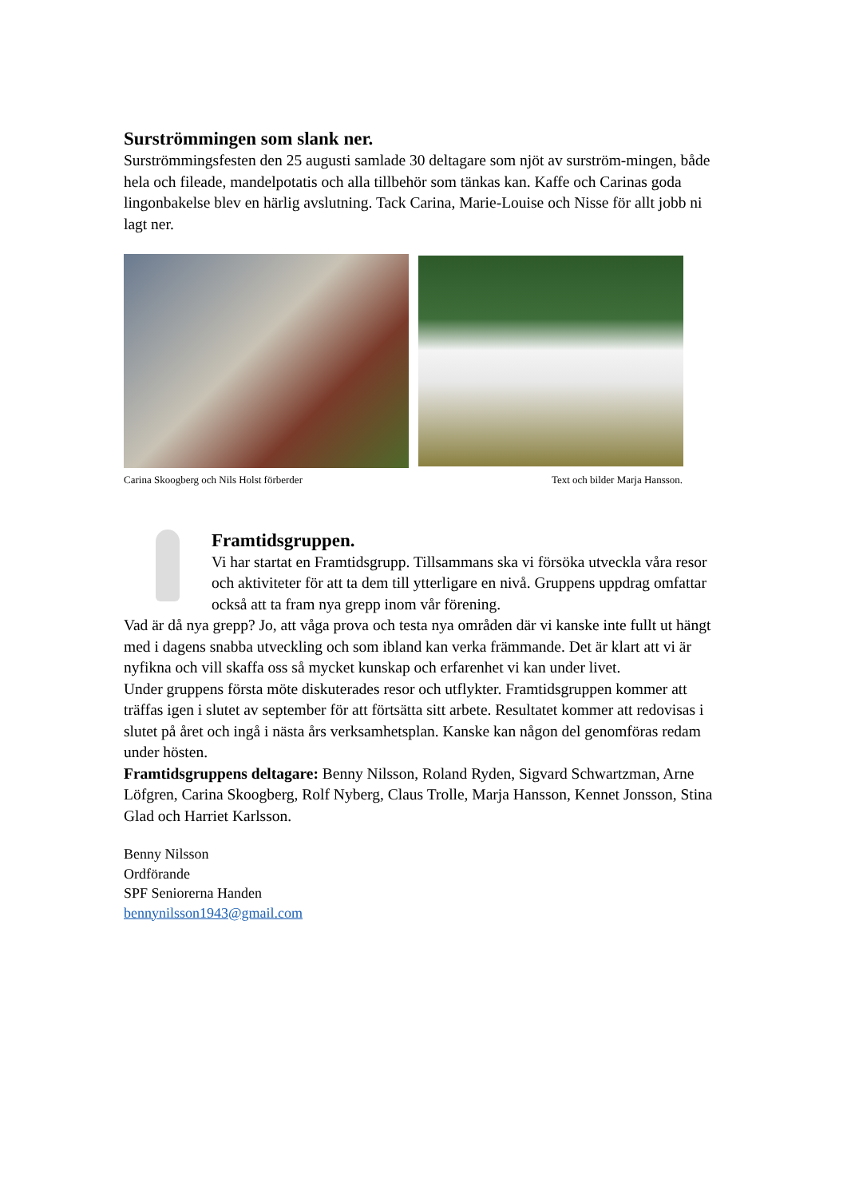Surströmmingen som slank ner.
Surströmmingsfesten den 25 augusti samlade 30 deltagare som njöt av surström-mingen, både hela och fileade, mandelpotatis och alla tillbehör som tänkas kan. Kaffe och Carinas goda lingonbakelse blev en härlig avslutning. Tack Carina, Marie-Louise och Nisse för allt jobb ni lagt ner.
Carina Skoogberg och Nils Holst förberder Text och bilder Marja Hansson.
Framtidsgruppen.
Vi har startat en Framtidsgrupp. Tillsammans ska vi försöka utveckla våra resor och aktiviteter för att ta dem till ytterligare en nivå. Gruppens uppdrag omfattar också att ta fram nya grepp inom vår förening.
Vad är då nya grepp? Jo, att våga prova och testa nya områden där vi kanske inte fullt ut hängt med i dagens snabba utveckling och som ibland kan verka främmande. Det är klart att vi är nyfikna och vill skaffa oss så mycket kunskap och erfarenhet vi kan under livet.
Under gruppens första möte diskuterades resor och utflykter. Framtidsgruppen kommer att träffas igen i slutet av september för att förtsätta sitt arbete. Resultatet kommer att redovisas i slutet på året och ingå i nästa års verksamhetsplan. Kanske kan någon del genomföras redam under hösten.
Framtidsgruppens deltagare: Benny Nilsson, Roland Ryden, Sigvard Schwartzman, Arne Löfgren, Carina Skoogberg, Rolf Nyberg, Claus Trolle, Marja Hansson, Kennet Jonsson, Stina Glad och Harriet Karlsson.
Benny Nilsson
Ordförande
SPF Seniorerna Handen
bennynilsson1943@gmail.com